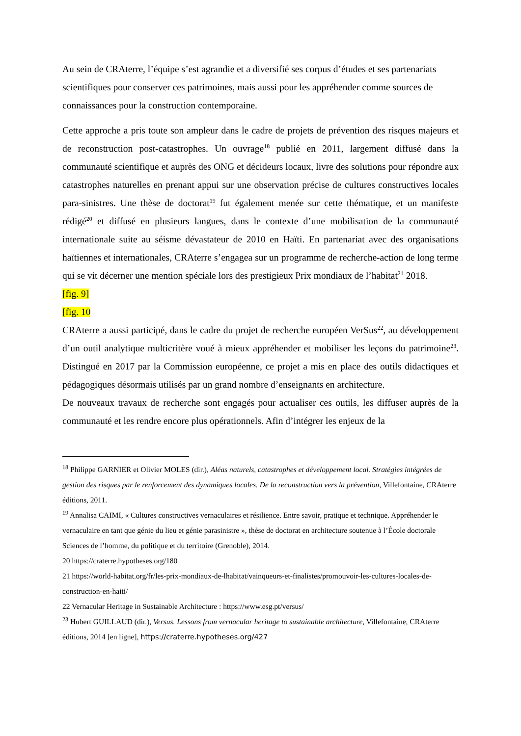Au sein de CRAterre, l’équipe s’est agrandie et a diversifié ses corpus d’études et ses partenariats scientifiques pour conserver ces patrimoines, mais aussi pour les appréhender comme sources de connaissances pour la construction contemporaine.
Cette approche a pris toute son ampleur dans le cadre de projets de prévention des risques majeurs et de reconstruction post-catastrophes. Un ouvrage<sup>18</sup> publié en 2011, largement diffusé dans la communauté scientifique et auprès des ONG et décideurs locaux, livre des solutions pour répondre aux catastrophes naturelles en prenant appui sur une observation précise de cultures constructives locales para-sinistres. Une thèse de doctorat<sup>19</sup> fut également menée sur cette thématique, et un manifeste rédigé<sup>20</sup> et diffusé en plusieurs langues, dans le contexte d’une mobilisation de la communauté internationale suite au séisme dévastateur de 2010 en Haïti. En partenariat avec des organisations haïtiennes et internationales, CRAterre s’engagea sur un programme de recherche-action de long terme qui se vit décerner une mention spéciale lors des prestigieux Prix mondiaux de l’habitat<sup>21</sup> 2018.
[fig. 9]
[fig. 10
CRAterre a aussi participé, dans le cadre du projet de recherche européen VerSus<sup>22</sup>, au développement d’un outil analytique multicritère voué à mieux appréhender et mobiliser les leçons du patrimoine<sup>23</sup>. Distingué en 2017 par la Commission européenne, ce projet a mis en place des outils didactiques et pédagogiques désormais utilisés par un grand nombre d’enseignants en architecture.
De nouveaux travaux de recherche sont engagés pour actualiser ces outils, les diffuser auprès de la communauté et les rendre encore plus opérationnels. Afin d’intégrer les enjeux de la
<sup>18</sup> Philippe GARNIER et Olivier MOLES (dir.), Aléas naturels, catastrophes et développement local. Stratégies intégrées de gestion des risques par le renforcement des dynamiques locales. De la reconstruction vers la prévention, Villefontaine, CRAterre éditions, 2011.
<sup>19</sup> Annalisa CAIMI, « Cultures constructives vernaculaires et résilience. Entre savoir, pratique et technique. Appréhender le vernaculaire en tant que génie du lieu et génie parasinistre », thèse de doctorat en architecture soutenue à l’École doctorale Sciences de l’homme, du politique et du territoire (Grenoble), 2014.
20 https://craterre.hypotheses.org/180
21 https://world-habitat.org/fr/les-prix-mondiaux-de-lhabitat/vainqueurs-et-finalistes/promouvoir-les-cultures-locales-de-construction-en-haiti/
22 Vernacular Heritage in Sustainable Architecture : https://www.esg.pt/versus/
<sup>23</sup> Hubert GUILLAUD (dir.), Versus. Lessons from vernacular heritage to sustainable architecture, Villefontaine, CRAterre éditions, 2014 [en ligne], https://craterre.hypotheses.org/427